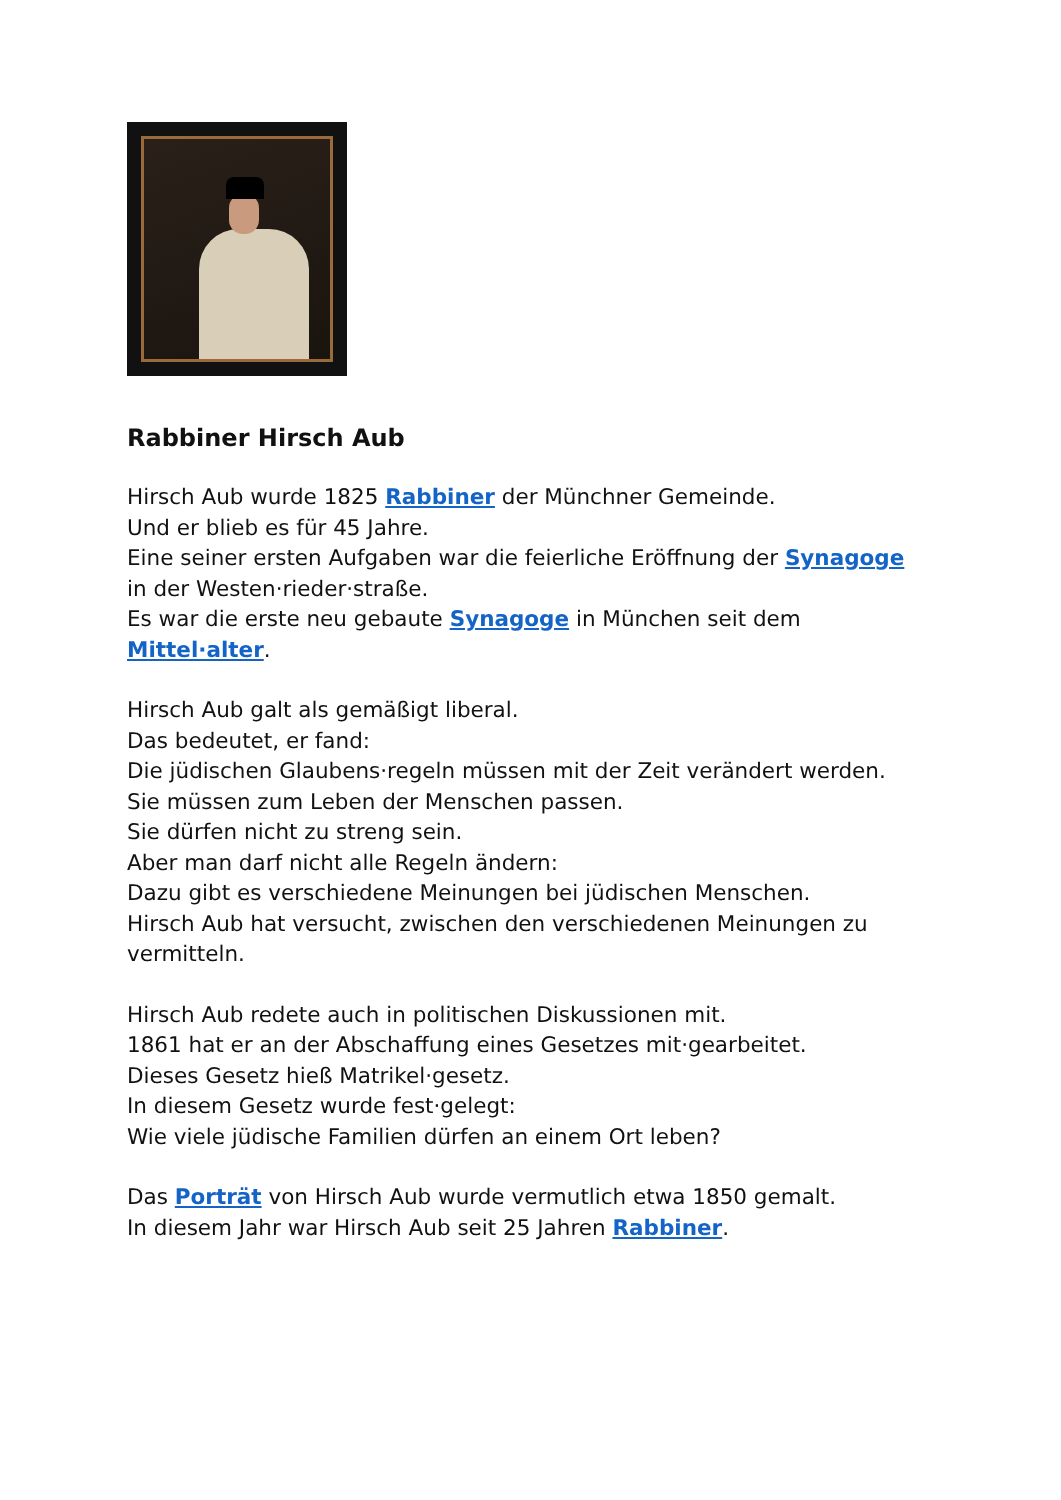Rabbiner Hirsch Aub
Hirsch Aub wurde 1825 Rabbiner der Münchner Gemeinde.
Und er blieb es für 45 Jahre.
Eine seiner ersten Aufgaben war die feierliche Eröffnung der Synagoge
in der Westen·rieder·straße.
Es war die erste neu gebaute Synagoge in München seit dem
Mittel·alter.
Hirsch Aub galt als gemäßigt liberal.
Das bedeutet, er fand:
Die jüdischen Glaubens·regeln müssen mit der Zeit verändert werden.
Sie müssen zum Leben der Menschen passen.
Sie dürfen nicht zu streng sein.
Aber man darf nicht alle Regeln ändern:
Dazu gibt es verschiedene Meinungen bei jüdischen Menschen.
Hirsch Aub hat versucht, zwischen den verschiedenen Meinungen zu
vermitteln.
Hirsch Aub redete auch in politischen Diskussionen mit.
1861 hat er an der Abschaffung eines Gesetzes mit·gearbeitet.
Dieses Gesetz hieß Matrikel·gesetz.
In diesem Gesetz wurde fest·gelegt:
Wie viele jüdische Familien dürfen an einem Ort leben?
Das Porträt von Hirsch Aub wurde vermutlich etwa 1850 gemalt.
In diesem Jahr war Hirsch Aub seit 25 Jahren Rabbiner.